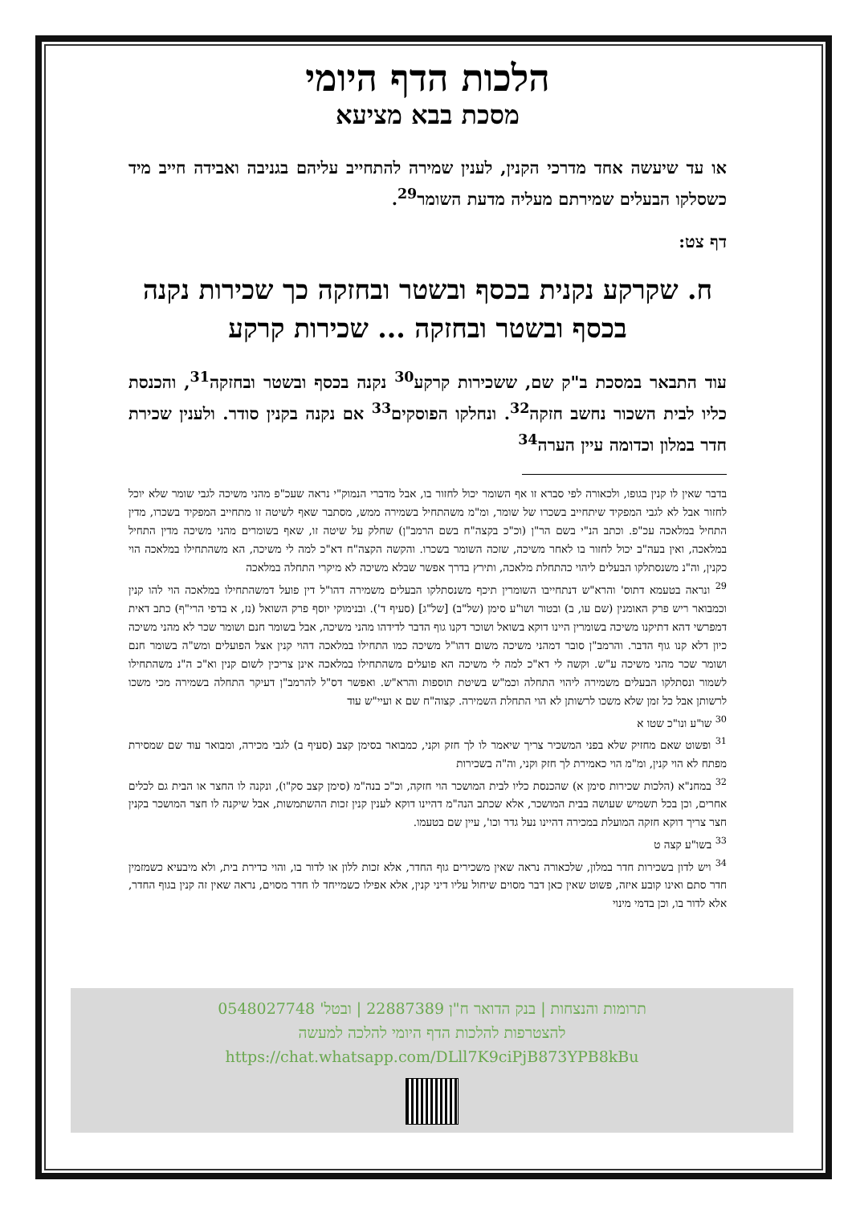הלכות הדף היומי
מסכת בבא מציעא
או עד שיעשה אחד מדרכי הקנין, לענין שמירה להתחייב עליהם בגניבה ואבידה חייב מיד כשסלקו הבעלים שמירתם מעליה מדעת השומר<sup>29</sup>.
דף צט:
ח. שקרקע נקנית בכסף ובשטר ובחזקה כך שכירות נקנה בכסף ובשטר ובחזקה ... שכירות קרקע
עוד התבאר במסכת ב"ק שם, ששכירות קרקע<sup>30</sup> נקנה בכסף ובשטר ובחזקה<sup>31</sup>, והכנסת כליו לבית השכור נחשב חזקה<sup>32</sup>. ונחלקו הפוסקים<sup>33</sup> אם נקנה בקנין סודר. ולענין שכירת חדר במלון וכדומה עיין הערה<sup>34</sup>
בדבר שאין לו קנין בגופו, ולכאורה לפי סברא זו אף השומר יכול לחזור בו, אבל מדברי הנמוק"י נראה שעכ"פ מהני משיכה לגבי שומר שלא יוכל לחזור אבל לא לגבי המפקיד שיתחייב בשכרו של שומר, ומ"מ משהתחיל בשמירה ממש, מסתבר שאף לשיטה זו מתחייב המפקיד בשכרו, מדין התחיל במלאכה עכ"פ. וכתב הנ"י בשם הר"ן (וכ"כ בקצה"ח בשם הרמב"ן) שחלק על שיטה זו, שאף בשומרים מהני משיכה מדין התחיל במלאכה, ואין בעה"ב יכול לחזור בו לאחר משיכה, שזכה השומר בשכרו. והקשה הקצה"ח דא"כ למה לי משיכה, הא משהתחילו במלאכה הוי כקנין, וה"נ משנסתלקו הבעלים ליהוי כהתחלת מלאכה, ותירץ בדרך אפשר שבלא משיכה לא מיקרי התחלה במלאכה
<sup>29</sup> ונראה בטעמא דתוס' והרא"ש דנתחייבו השומרין תיכף משנסתלקו הבעלים משמירה דהו"ל דין פועל דמשהתחילו במלאכה הוי להו קנין וכמבואר ריש פרק האומנין (שם עו, ב) ובטור ושו"ע סימן (של"ב) [של"ג] (סעיף ד'). ובנימוקי יוסף פרק השואל (נז, א בדפי הרי"ף) כתב דאית דמפרשי דהא דתיקנו משיכה בשומרין היינו דוקא בשואל ושוכר דקנו גוף הדבר לדידהו מהני משיכה, אבל בשומר חנם ושומר שכר לא מהני משיכה כיון דלא קנו גוף הדבר. והרמב"ן סובר דמהני משיכה משום דהו"ל משיכה כמו התחילו במלאכה דהוי קנין אצל הפועלים ומש"ה בשומר חנם ושומר שכר מהני משיכה ע"ש. וקשה לי דא"כ למה לי משיכה הא פועלים משהתחילו במלאכה אינן צריכין לשום קנין וא"כ ה"נ משהתחילו לשמור ונסתלקו הבעלים משמירה ליהוי התחלה וכמ"ש בשיטת תוספות והרא"ש. ואפשר דס"ל להרמב"ן דעיקר התחלה בשמירה מכי משכו לרשותן אבל כל זמן שלא משכו לרשותן לא הוי התחלת השמירה. קצוה"ח שם א ועיי"ש עוד
<sup>30</sup> שו"ע ונו"כ שטו א
<sup>31</sup> ופשוט שאם מחזיק שלא בפני המשכיר צריך שיאמר לו לך חזק וקני, כמבואר בסימן קצב (סעיף ב) לגבי מכירה, ומבואר עוד שם שמסירת מפתח לא הוי קנין, ומ"מ הוי כאמירת לך חזק וקני, וה"ה בשכירות
<sup>32</sup> במחנ"א (הלכות שכירות סימן א) שהכנסת כליו לבית המושכר הוי חזקה, וכ"כ בנה"מ (סימן קצב סק"ו), ונקנה לו החצר או הבית גם לכלים אחרים, וכן בכל תשמיש שעושה בבית המושכר, אלא שכתב הנה"מ דהיינו דוקא לענין קנין זכות ההשתמשות, אבל שיקנה לו חצר המושכר בקנין חצר צריך דוקא חזקה המועלת במכירה דהיינו נעל גדר וכו', עיין שם בטעמו.
<sup>33</sup> בשו"ע קצה ט
<sup>34</sup> ויש לדון בשכירות חדר במלון, שלכאורה נראה שאין משכירים גוף החדר, אלא זכות ללון או לדור בו, והוי כדירת בית, ולא מיבעיא כשמזמין חדר סתם ואינו קובע איזה, פשוט שאין כאן דבר מסוים שיחול עליו דיני קנין, אלא אפילו כשמייחד לו חדר מסוים, נראה שאין זה קנין בגוף החדר, אלא לדור בו, וכן בדמי מינוי
תרומות והנצחות | בנק הדואר ח"ן 22887389 | ובטל' 0548027748
להצטרפות להלכות הדף היומי להלכה למעשה
https://chat.whatsapp.com/DLll7K9ciPjB873YPB8kBu